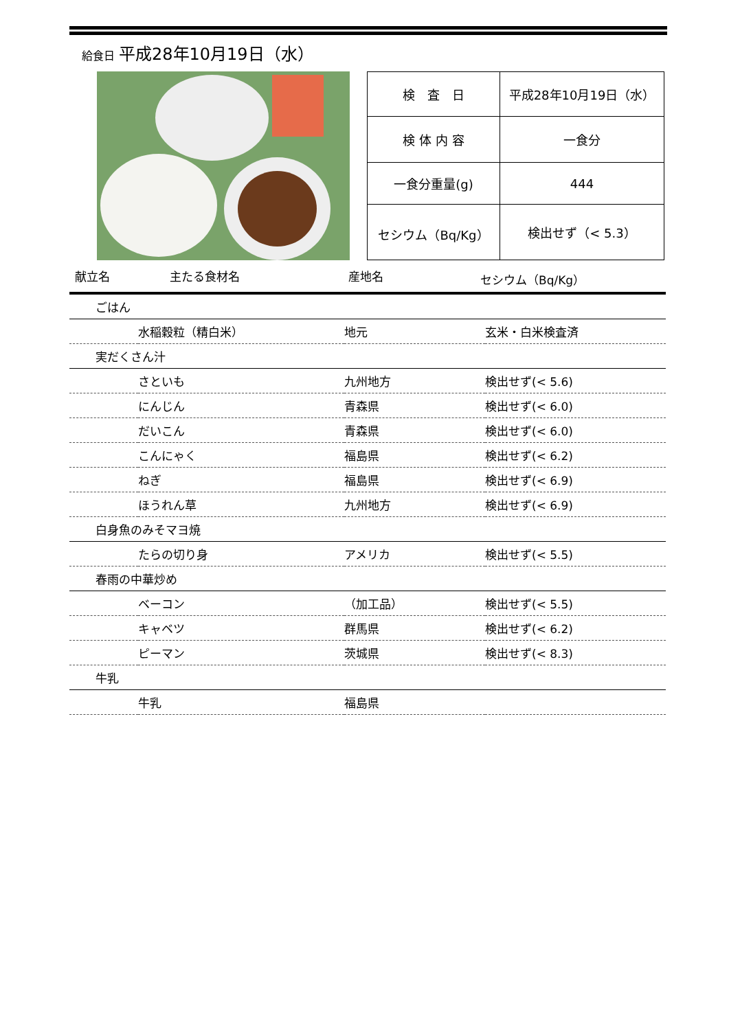給食日 平成28年10月19日（水）
| 検 査 日 | 平成28年10月19日（水） |
| 検 体 内 容 | 一食分 |
| 一食分重量(g) | 444 |
| セシウム（Bq/Kg） | 検出せず（< 5.3） |
献立名 主たる食材名 産地名 セシウム（Bq/Kg）
| ごはん | | | |
| | 水稲穀粒（精白米） | 地元 | 玄米・白米検査済 |
| 実だくさん汁 | | | |
| | さといも | 九州地方 | 検出せず(< 5.6) |
| | にんじん | 青森県 | 検出せず(< 6.0) |
| | だいこん | 青森県 | 検出せず(< 6.0) |
| | こんにゃく | 福島県 | 検出せず(< 6.2) |
| | ねぎ | 福島県 | 検出せず(< 6.9) |
| | ほうれん草 | 九州地方 | 検出せず(< 6.9) |
| 白身魚のみそマヨ焼 | | | |
| | たらの切り身 | アメリカ | 検出せず(< 5.5) |
| 春雨の中華炒め | | | |
| | ベーコン | （加工品） | 検出せず(< 5.5) |
| | キャベツ | 群馬県 | 検出せず(< 6.2) |
| | ピーマン | 茨城県 | 検出せず(< 8.3) |
| 牛乳 | | | |
| | 牛乳 | 福島県 | |